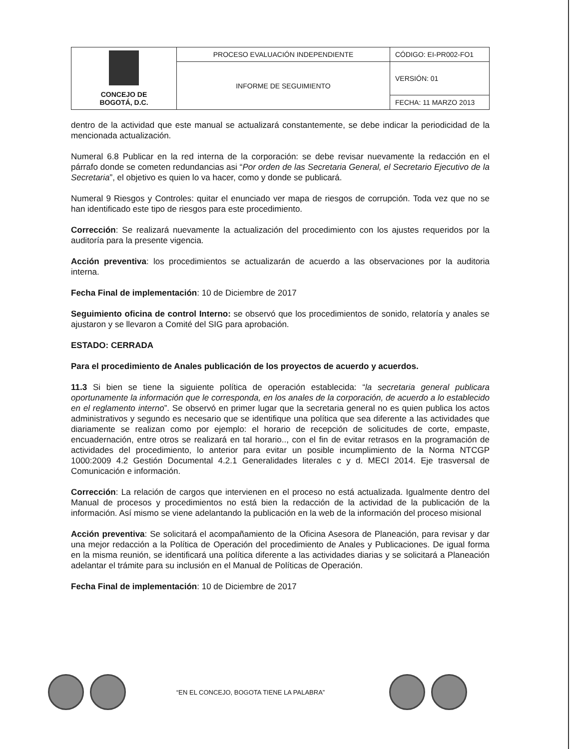| CONCEJO DE BOGOTÁ, D.C. | PROCESO EVALUACIÓN INDEPENDIENTE | CÓDIGO: EI-PR002-FO1 |
| | INFORME DE SEGUIMIENTO | VERSIÓN: 01 |
| | | FECHA: 11 MARZO 2013 |
dentro de la actividad que este manual se actualizará constantemente, se debe indicar la periodicidad de la mencionada actualización.
Numeral 6.8 Publicar en la red interna de la corporación: se debe revisar nuevamente la redacción en el párrafo donde se cometen redundancias asi “Por orden de las Secretaria General, el Secretario Ejecutivo de la Secretaria”, el objetivo es quien lo va hacer, como y donde se publicará.
Numeral 9 Riesgos y Controles: quitar el enunciado ver mapa de riesgos de corrupción. Toda vez que no se han identificado este tipo de riesgos para este procedimiento.
Corrección: Se realizará nuevamente la actualización del procedimiento con los ajustes requeridos por la auditoría para la presente vigencia.
Acción preventiva: los procedimientos se actualizarán de acuerdo a las observaciones por la auditoria interna.
Fecha Final de implementación: 10 de Diciembre de 2017
Seguimiento oficina de control Interno: se observó que los procedimientos de sonido, relatoría y anales se ajustaron y se llevaron a Comité del SIG para aprobación.
ESTADO: CERRADA
Para el procedimiento de Anales publicación de los proyectos de acuerdo y acuerdos.
11.3 Si bien se tiene la siguiente política de operación establecida: “la secretaria general publicara oportunamente la información que le corresponda, en los anales de la corporación, de acuerdo a lo establecido en el reglamento interno”. Se observó en primer lugar que la secretaria general no es quien publica los actos administrativos y segundo es necesario que se identifique una política que sea diferente a las actividades que diariamente se realizan como por ejemplo: el horario de recepción de solicitudes de corte, empaste, encuadernación, entre otros se realizará en tal horario.., con el fin de evitar retrasos en la programación de actividades del procedimiento, lo anterior para evitar un posible incumplimiento de la Norma NTCGP 1000:2009 4.2 Gestión Documental 4.2.1 Generalidades literales c y d. MECI 2014. Eje trasversal de Comunicación e información.
Corrección: La relación de cargos que intervienen en el proceso no está actualizada. Igualmente dentro del Manual de procesos y procedimientos no está bien la redacción de la actividad de la publicación de la información. Así mismo se viene adelantando la publicación en la web de la información del proceso misional
Acción preventiva: Se solicitará el acompañamiento de la Oficina Asesora de Planeación, para revisar y dar una mejor redacción a la Política de Operación del procedimiento de Anales y Publicaciones. De igual forma en la misma reunión, se identificará una política diferente a las actividades diarias y se solicitará a Planeación adelantar el trámite para su inclusión en el Manual de Políticas de Operación.
Fecha Final de implementación: 10 de Diciembre de 2017
“EN EL CONCEJO, BOGOTA TIENE LA PALABRA”